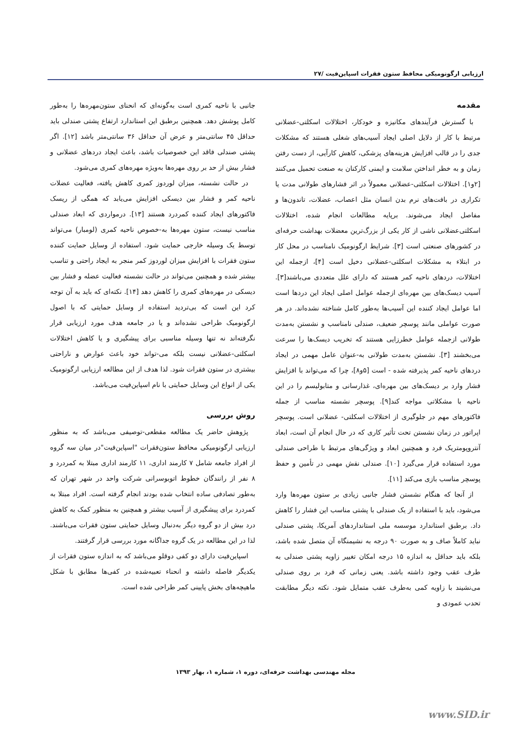ارزیابی ارگونومیکی محافظ ستون فقرات اسپاین‌فیت /۲۷
مقدمه
با گسترش فرآیندهای مکانیزه و خودکار، اختلالات اسکلتی-عضلانی مرتبط با کار از دلایل اصلی ایجاد آسیب‌های شغلی هستند که مشکلات جدی را در قالب افزایش هزینه‌های پزشکی، کاهش کارآیی، از دست رفتن زمان و به خطر انداختن سلامت و ایمنی کارکنان به صنعت تحمیل می‌کنند [۲و۱]. اختلالات اسکلتی-عضلانی معمولاً در اثر فشارهای طولانی مدت یا تکراری در بافت‌های نرم بدن انسان مثل اعصاب، عضلات، تاندون‌ها و مفاصل ایجاد می‌شوند. برپایه مطالعات انجام شده، اختلالات اسکلتی‌عضلانی ناشی از کار یکی از بزرگ‌ترین معضلات بهداشت حرفه‌ای در کشورهای صنعتی است [۳]. شرایط ارگونومیک نامناسب در محل کار در ابتلاء به مشکلات اسکلتی-عضلانی دخیل است [۴]، ازجمله این اختلالات، دردهای ناحیه کمر هستند که دارای علل متعددی می‌باشند[۳]. آسیب دیسک‌های بین مهره‌ای ازجمله عوامل اصلی ایجاد این دردها است اما عوامل ایجاد کننده این آسیب‌ها به‌طور کامل شناخته نشده‌اند. در هر صورت عواملی مانند پوسچر ضعیف، صندلی نامناسب و نشستن به‌مدت طولانی ازجمله عوامل خطرزایی هستند که تخریب دیسک‌ها را سرعت می‌بخشند [۳]. نشستن به‌مدت طولانی به-عنوان عامل مهمی در ایجاد دردهای ناحیه کمر پذیرفته شده - است [۵و۸]، چرا که می‌تواند با افزایش فشار وارد بر دیسک‌های بین مهره‌ای، غذارسانی و متابولیسم را در این ناحیه با مشکلاتی مواجه کند[۹]. پوسچر نشسته مناسب از جمله فاکتورهای مهم در جلوگیری از اختلالات اسکلتی- عضلانی است. پوسچر اپراتور در زمان نشستن تحت تأثیر کاری که در حال انجام آن است، ابعاد آنتروپومتریک فرد و همچنین ابعاد و ویژگی‌های مرتبط با طراحی صندلی مورد استفاده قرار می‌گیرد [۱۰]. صندلی نقش مهمی در تأمین و حفظ پوسچر مناسب بازی می‌کند [۱۱].
از آنجا که هنگام نشستن فشار جانبی زیادی بر ستون مهره‌ها وارد می‌شود، باید با استفاده از یک صندلی با پشتی مناسب این فشار را کاهش داد. برطبق استاندارد موسسه ملی استانداردهای آمریکا، پشتی صندلی نباید کاملاً صاف و به صورت ۹۰ درجه به نشیمنگاه آن متصل شده باشد، بلکه باید حداقل به اندازه ۱۵ درجه امکان تغییر زاویه پشتی صندلی به طرف عقب وجود داشته باشد. یعنی زمانی که فرد بر روی صندلی می‌نشیند با زاویه کمی به‌طرف عقب متمایل شود. نکته دیگر مطابقت تحدب عمودی و
جانبی با ناحیه کمری است به‌گونه‌ای که انحنای ستون‌مهره‌ها را به‌طور کامل پوشش دهد. همچنین برطبق این استاندارد ارتفاع پشتی صندلی باید حداقل ۴۵ سانتی‌متر و عرض آن حداقل ۳۶ سانتی‌متر باشد [۱۲]. اگر پشتی صندلی فاقد این خصوصیات باشد، باعث ایجاد دردهای عضلانی و فشار بیش از حد بر روی مهره‌ها به‌ویژه مهره‌های کمری می‌شود.
در حالت نشسته، میزان لوردوز کمری کاهش یافته، فعالیت عضلات ناحیه کمر و فشار بین دیسکی افزایش می‌یابد که همگی از ریسک فاکتورهای ایجاد کننده کمردرد هستند [۱۳]. درمواردی که ابعاد صندلی مناسب نیست، ستون مهره‌ها به-خصوص ناحیه کمری (لومبار) می‌تواند توسط یک وسیله خارجی حمایت شود. استفاده از وسایل حمایت کننده ستون فقرات با افزایش میزان لوردوز کمر منجر به ایجاد راحتی و تناسب بیشتر شده و همچنین می‌تواند در حالت نشسته فعالیت عضله و فشار بین دیسکی در مهره‌های کمری را کاهش دهد [۱۴]. نکته‌ای که باید به آن توجه کرد این است که بی‌تردید استفاده از وسایل حمایتی که با اصول ارگونومیک طراحی نشده‌اند و یا در جامعه هدف مورد ارزیابی قرار نگرفته‌اند نه تنها وسیله مناسبی برای پیشگیری و یا کاهش اختلالات اسکلتی-عضلانی نیست بلکه می-تواند خود باعث عوارض و ناراحتی بیشتری در ستون فقرات شود. لذا هدف از این مطالعه ارزیابی ارگونومیک یکی از انواع این وسایل حمایتی با نام اسپاین‌فیت می‌باشد.
روش بررسی
پژوهش حاضر یک مطالعه مقطعی-توصیفی می‌باشد که به منظور ارزیابی ارگونومیکی محافظ ستون‌فقرات "اسپاین‌فیت"در میان سه گروه از افراد جامعه شامل ۷ کارمند اداری، ۱۱ کارمند اداری مبتلا به کمردرد و ۸ نفر از رانندگان خطوط اتوبوسرانی شرکت واحد در شهر تهران که به‌طور تصادفی ساده انتخاب شده بودند انجام گرفته است. افراد مبتلا به کمردرد برای پیشگیری از آسیب بیشتر و همچنین به منظور کمک به کاهش درد بیش از دو گروه دیگر به‌دنبال وسایل حمایتی ستون فقرات می‌باشند. لذا در این مطالعه در یک گروه جداگانه مورد بررسی قرار گرفتند.
اسپاین‌فیت دارای دو کفی دوقلو می‌باشد که به اندازه ستون فقرات از یکدیگر فاصله داشته و انحناء تعبیه‌شده در کفی‌ها مطابق با شکل ماهیچه‌های بخش پایینی کمر طراحی شده است.
مجله مهندسی بهداشت حرفه‌ای، دوره ۱، شماره ۱، بهار ۱۳۹۳
www.SID.ir